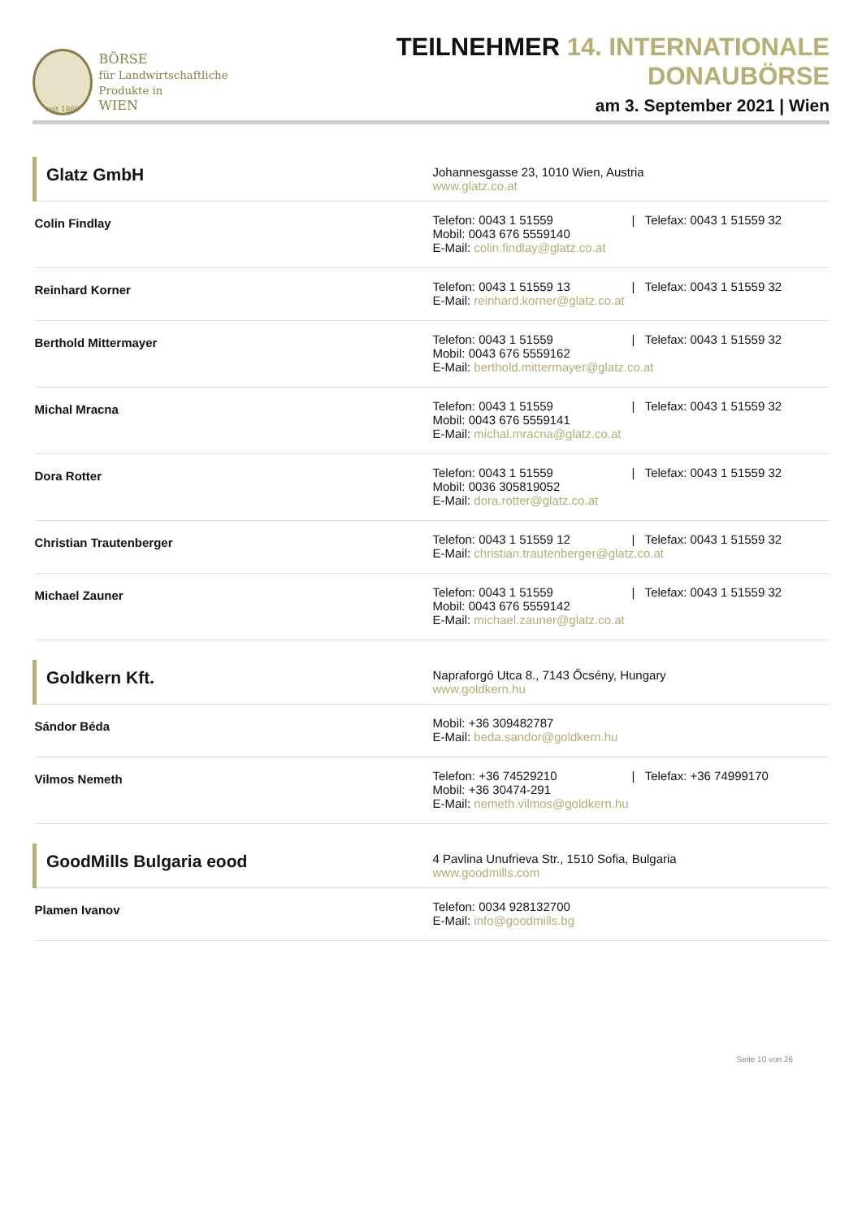seit 1869
BÖRSE
für Landwirtschaftliche Produkte in
WIEN
TEILNEHMER 14. INTERNATIONALE DONAUBÖRSE
am 3. September 2021 | Wien
| Glatz GmbH | Johannesgasse 23, 1010 Wien, Austria www.glatz.co.at |
| Colin Findlay | Telefon: 0043 1 51559 / Telefax: 0043 1 51559 32 Mobil: 0043 676 5559140 E-Mail: colin.findlay@glatz.co.at |
| Reinhard Korner | Telefon: 0043 1 51559 13 / Telefax: 0043 1 51559 32 E-Mail: reinhard.korner@glatz.co.at |
| Berthold Mittermayer | Telefon: 0043 1 51559 / Telefax: 0043 1 51559 32 Mobil: 0043 676 5559162 E-Mail: berthold.mittermayer@glatz.co.at |
| Michal Mracna | Telefon: 0043 1 51559 / Telefax: 0043 1 51559 32 Mobil: 0043 676 5559141 E-Mail: michal.mracna@glatz.co.at |
| Dora Rotter | Telefon: 0043 1 51559 / Telefax: 0043 1 51559 32 Mobil: 0036 305819052 E-Mail: dora.rotter@glatz.co.at |
| Christian Trautenberger | Telefon: 0043 1 51559 12 / Telefax: 0043 1 51559 32 E-Mail: christian.trautenberger@glatz.co.at |
| Michael Zauner | Telefon: 0043 1 51559 / Telefax: 0043 1 51559 32 Mobil: 0043 676 5559142 E-Mail: michael.zauner@glatz.co.at |
| Goldkern Kft. | Napraforgó Utca 8., 7143 Őcsény, Hungary www.goldkern.hu |
| Sándor Béda | Mobil: +36 309482787 E-Mail: beda.sandor@goldkern.hu |
| Vilmos Nemeth | Telefon: +36 74529210 / Telefax: +36 74999170 Mobil: +36 30474-291 E-Mail: nemeth.vilmos@goldkern.hu |
| GoodMills Bulgaria eood | 4 Pavlina Unufrieva Str., 1510 Sofia, Bulgaria www.goodmills.com |
| Plamen Ivanov | Telefon: 0034 928132700 E-Mail: info@goodmills.bg |
Seite 10 von 26